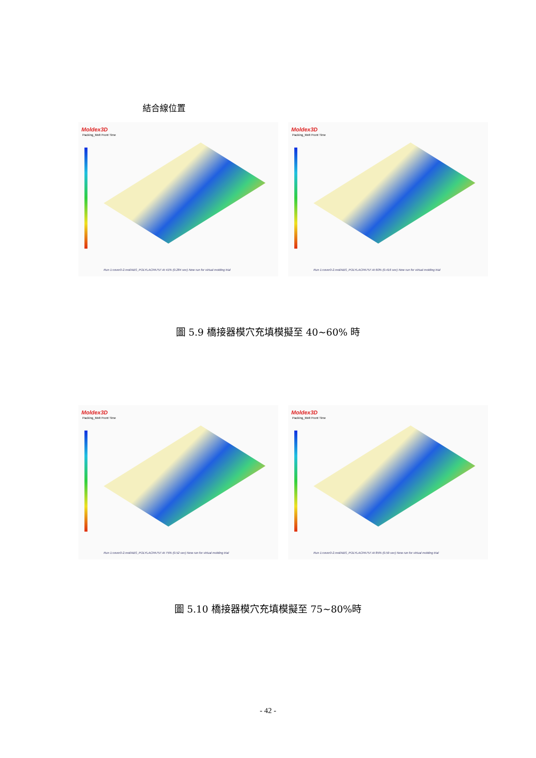結合線位置
Moldex3D
Packing_Melt Front Time
Run 1:cover0-2.mol/ABS_POLYLACPA757 At 41% (0.284 sec) New run for virtual molding trial
Moldex3D
Packing_Melt Front Time
Run 1:cover0-2.mol/ABS_POLYLACPA757 At 60% (0.416 sec) New run for virtual molding trial
圖 5.9 橋接器模穴充填模擬至 40~60% 時
Moldex3D
Packing_Melt Front Time
Run 1:cover0-2.mol/ABS_POLYLACPA757 At 75% (0.52 sec) New run for virtual molding trial
Moldex3D
Packing_Melt Front Time
Run 1:cover0-2.mol/ABS_POLYLACPA757 At 85% (0.59 sec) New run for virtual molding trial
圖 5.10 橋接器模穴充填模擬至 75~80%時
- 42 -